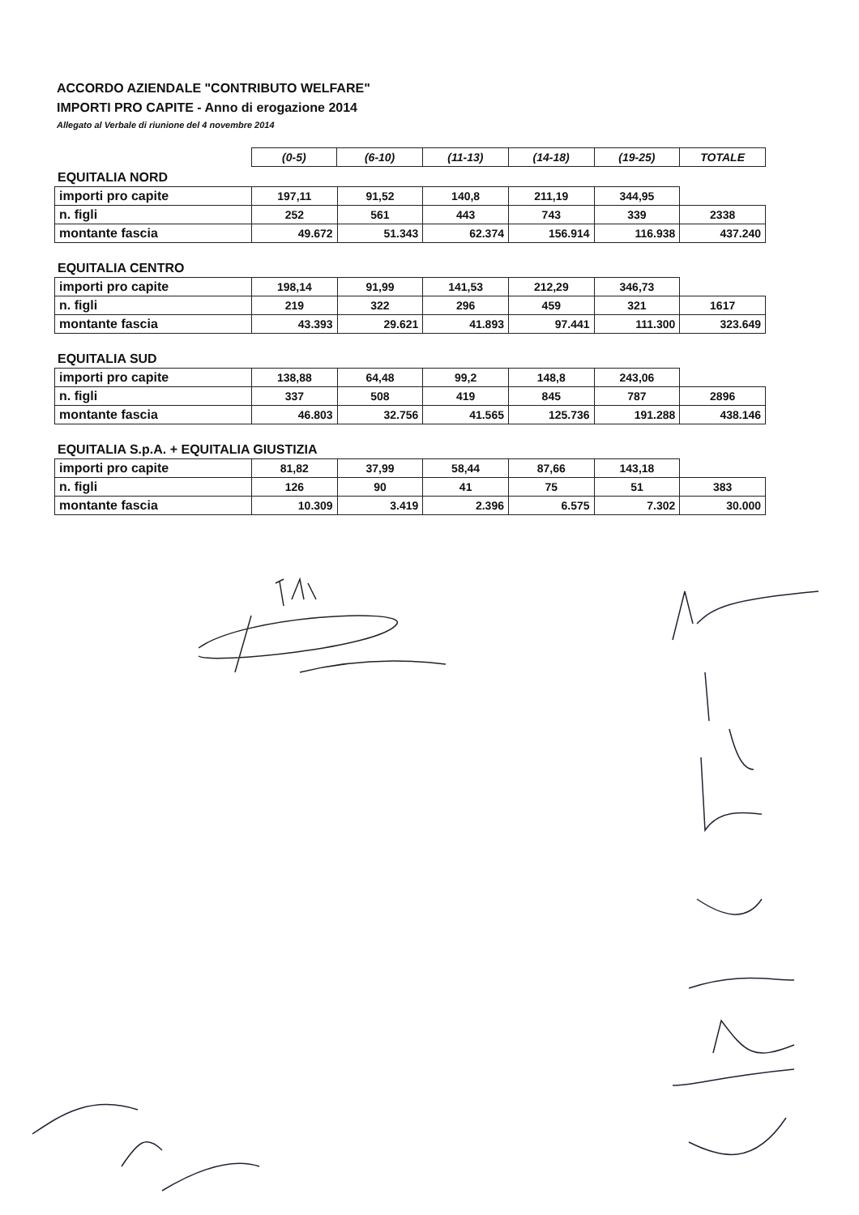ACCORDO AZIENDALE "CONTRIBUTO WELFARE"
IMPORTI PRO CAPITE - Anno di erogazione 2014
Allegato al Verbale di riunione del 4 novembre 2014
| | (0-5) | (6-10) | (11-13) | (14-18) | (19-25) | TOTALE |
EQUITALIA NORD
| importi pro capite | 197,11 | 91,52 | 140,8 | 211,19 | 344,95 | |
| n. figli | 252 | 561 | 443 | 743 | 339 | 2338 |
| montante fascia | 49.672 | 51.343 | 62.374 | 156.914 | 116.938 | 437.240 |
EQUITALIA CENTRO
| importi pro capite | 198,14 | 91,99 | 141,53 | 212,29 | 346,73 | |
| n. figli | 219 | 322 | 296 | 459 | 321 | 1617 |
| montante fascia | 43.393 | 29.621 | 41.893 | 97.441 | 111.300 | 323.649 |
EQUITALIA SUD
| importi pro capite | 138,88 | 64,48 | 99,2 | 148,8 | 243,06 | |
| n. figli | 337 | 508 | 419 | 845 | 787 | 2896 |
| montante fascia | 46.803 | 32.756 | 41.565 | 125.736 | 191.288 | 438.146 |
EQUITALIA S.p.A. + EQUITALIA GIUSTIZIA
| importi pro capite | 81,82 | 37,99 | 58,44 | 87,66 | 143,18 | |
| n. figli | 126 | 90 | 41 | 75 | 51 | 383 |
| montante fascia | 10.309 | 3.419 | 2.396 | 6.575 | 7.302 | 30.000 |